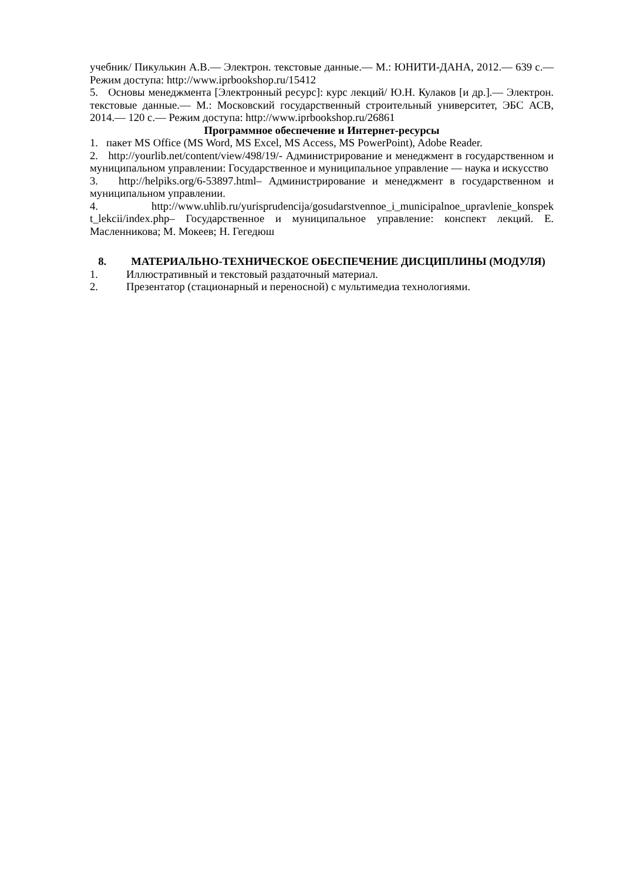учебник/ Пикулькин А.В.— Электрон. текстовые данные.— М.: ЮНИТИ-ДАНА, 2012.— 639 с.— Режим доступа: http://www.iprbookshop.ru/15412
5. Основы менеджмента [Электронный ресурс]: курс лекций/ Ю.Н. Кулаков [и др.].— Электрон. текстовые данные.— М.: Московский государственный строительный университет, ЭБС АСВ, 2014.— 120 с.— Режим доступа: http://www.iprbookshop.ru/26861
Программное обеспечение и Интернет-ресурсы
1. пакет MS Office (MS Word, MS Excel, MS Access, MS PowerPoint), Adobe Reader.
2. http://yourlib.net/content/view/498/19/- Администрирование и менеджмент в государственном и муниципальном управлении: Государственное и муниципальное управление — наука и искусство
3. http://helpiks.org/6-53897.html– Администрирование и менеджмент в государственном и муниципальном управлении.
4. http://www.uhlib.ru/yurisprudencija/gosudarstvennoe_i_municipalnoe_upravlenie_konspek t_lekcii/index.php– Государственное и муниципальное управление: конспект лекций. Е. Масленникова; М. Мокеев; Н. Гегедюш
8. МАТЕРИАЛЬНО-ТЕХНИЧЕСКОЕ ОБЕСПЕЧЕНИЕ ДИСЦИПЛИНЫ (МОДУЛЯ)
1. Иллюстративный и текстовый раздаточный материал.
2. Презентатор (стационарный и переносной) с мультимедиа технологиями.